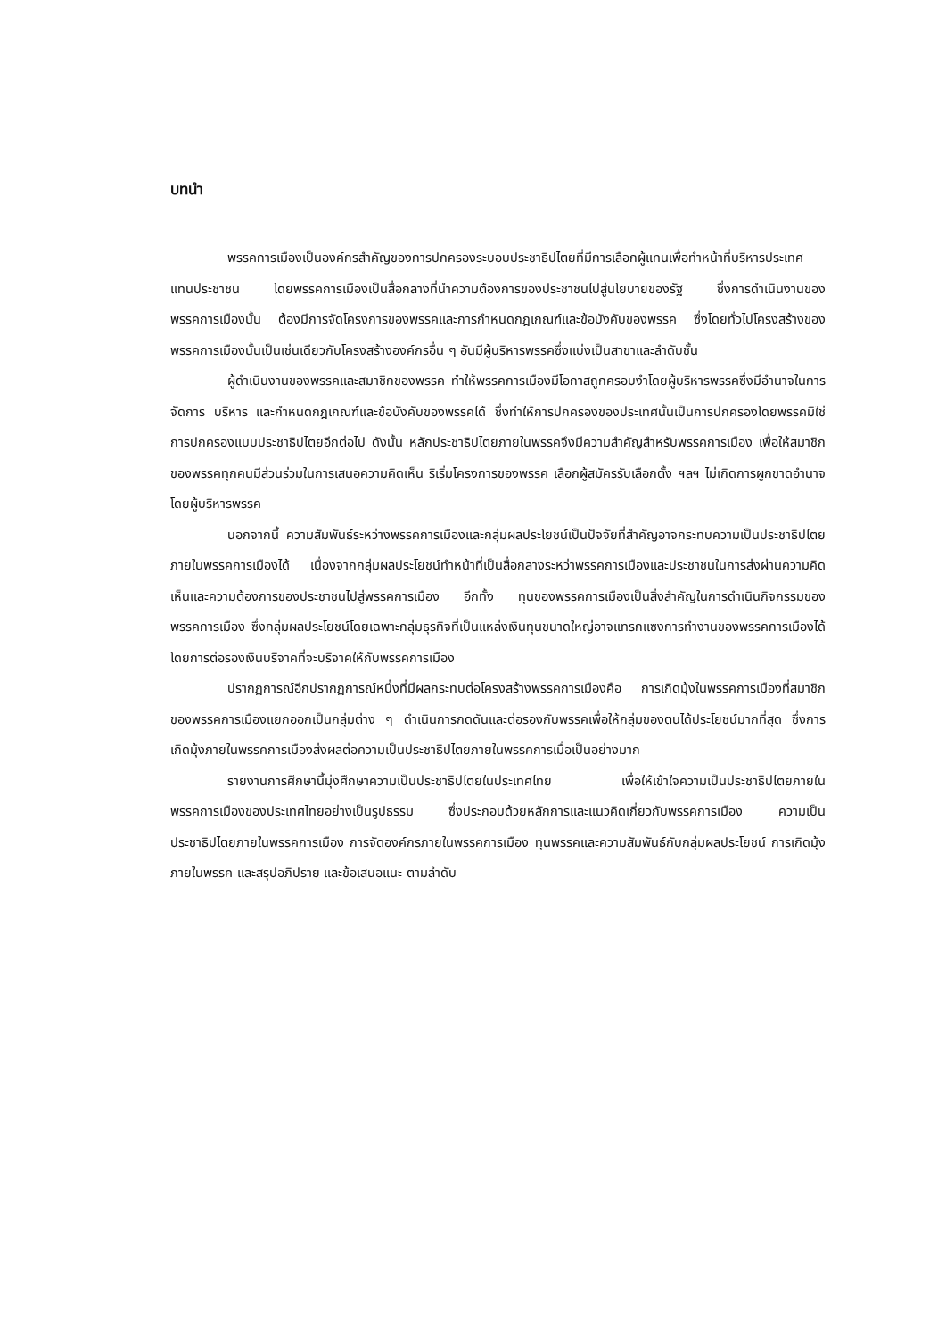บทนำ
พรรคการเมืองเป็นองค์กรสำคัญของการปกครองระบอบประชาธิปไตยที่มีการเลือกผู้แทนเพื่อทำหน้าที่บริหารประเทศแทนประชาชน โดยพรรคการเมืองเป็นสื่อกลางที่นำความต้องการของประชาชนไปสู่นโยบายของรัฐ ซึ่งการดำเนินงานของพรรคการเมืองนั้น ต้องมีการจัดโครงการของพรรคและการกำหนดกฎเกณฑ์และข้อบังคับของพรรค ซึ่งโดยทั่วไปโครงสร้างของพรรคการเมืองนั้นเป็นเช่นเดียวกับโครงสร้างองค์กรอื่น ๆ อันมีผู้บริหารพรรคซึ่งแบ่งเป็นสาขาและลำดับชั้น
ผู้ดำเนินงานของพรรคและสมาชิกของพรรค ทำให้พรรคการเมืองมีโอกาสถูกครอบงำโดยผู้บริหารพรรคซึ่งมีอำนาจในการจัดการ บริหาร และกำหนดกฎเกณฑ์และข้อบังคับของพรรคได้ ซึ่งทำให้การปกครองของประเทศนั้นเป็นการปกครองโดยพรรคมิใช่การปกครองแบบประชาธิปไตยอีกต่อไป ดังนั้น หลักประชาธิปไตยภายในพรรคจึงมีความสำคัญสำหรับพรรคการเมือง เพื่อให้สมาชิกของพรรคทุกคนมีส่วนร่วมในการเสนอความคิดเห็น ริเริ่มโครงการของพรรค เลือกผู้สมัครรับเลือกตั้ง ฯลฯ ไม่เกิดการผูกขาดอำนาจโดยผู้บริหารพรรค
นอกจากนี้ ความสัมพันธ์ระหว่างพรรคการเมืองและกลุ่มผลประโยชน์เป็นปัจจัยที่สำคัญอาจกระทบความเป็นประชาธิปไตยภายในพรรคการเมืองได้ เนื่องจากกลุ่มผลประโยชน์ทำหน้าที่เป็นสื่อกลางระหว่าพรรคการเมืองและประชาชนในการส่งผ่านความคิดเห็นและความต้องการของประชาชนไปสู่พรรคการเมือง อีกทั้ง ทุนของพรรคการเมืองเป็นสิ่งสำคัญในการดำเนินกิจกรรมของพรรคการเมือง ซึ่งกลุ่มผลประโยชน์โดยเฉพาะกลุ่มธุรกิจที่เป็นแหล่งเงินทุนขนาดใหญ่อาจแทรกแซงการทำงานของพรรคการเมืองได้โดยการต่อรองเงินบริจาคที่จะบริจาคให้กับพรรคการเมือง
ปรากฏการณ์อีกปรากฏการณ์หนึ่งที่มีผลกระทบต่อโครงสร้างพรรคการเมืองคือ การเกิดมุ้งในพรรคการเมืองที่สมาชิกของพรรคการเมืองแยกออกเป็นกลุ่มต่าง ๆ ดำเนินการกดดันและต่อรองกับพรรคเพื่อให้กลุ่มของตนได้ประโยชน์มากที่สุด ซึ่งการเกิดมุ้งภายในพรรคการเมืองส่งผลต่อความเป็นประชาธิปไตยภายในพรรคการเมื่อเป็นอย่างมาก
รายงานการศึกษานี้มุ่งศึกษาความเป็นประชาธิปไตยในประเทศไทย เพื่อให้เข้าใจความเป็นประชาธิปไตยภายในพรรคการเมืองของประเทศไทยอย่างเป็นรูปธรรม ซึ่งประกอบด้วยหลักการและแนวคิดเกี่ยวกับพรรคการเมือง ความเป็นประชาธิปไตยภายในพรรคการเมือง การจัดองค์กรภายในพรรคการเมือง ทุนพรรคและความสัมพันธ์กับกลุ่มผลประโยชน์ การเกิดมุ้งภายในพรรค และสรุปอภิปราย และข้อเสนอแนะ ตามลำดับ